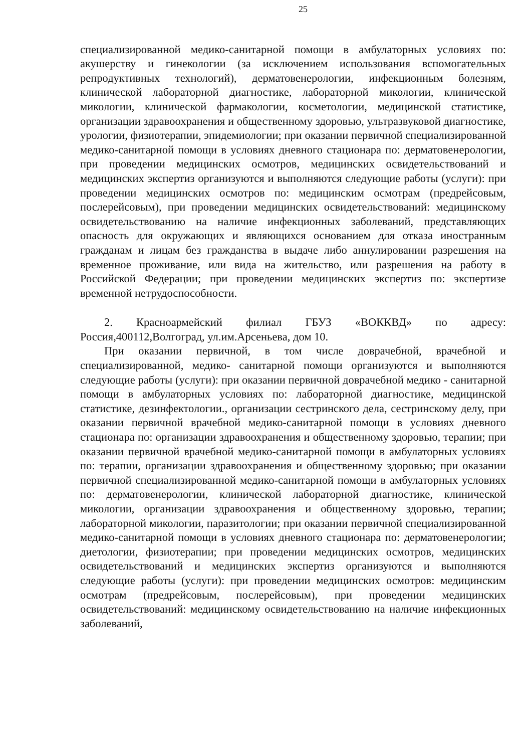25
специализированной медико-санитарной помощи в амбулаторных условиях по: акушерству и гинекологии (за исключением использования вспомогательных репродуктивных технологий), дерматовенерологии, инфекционным болезням, клинической лабораторной диагностике, лабораторной микологии, клинической микологии, клинической фармакологии, косметологии, медицинской статистике, организации здравоохранения и общественному здоровью, ультразвуковой диагностике, урологии, физиотерапии, эпидемиологии; при оказании первичной специализированной медико-санитарной помощи в условиях дневного стационара по: дерматовенерологии, при проведении медицинских осмотров, медицинских освидетельствований и медицинских экспертиз организуются и выполняются следующие работы (услуги): при проведении медицинских осмотров по: медицинским осмотрам (предрейсовым, послерейсовым), при проведении медицинских освидетельствований: медицинскому освидетельствованию на наличие инфекционных заболеваний, представляющих опасность для окружающих и являющихся основанием для отказа иностранным гражданам и лицам без гражданства в выдаче либо аннулировании разрешения на временное проживание, или вида на жительство, или разрешения на работу в Российской Федерации; при проведении медицинских экспертиз по: экспертизе временной нетрудоспособности.
2. Красноармейский филиал ГБУЗ «ВОККВД» по адресу: Россия,400112,Волгоград, ул.им.Арсеньева, дом 10.
При оказании первичной, в том числе доврачебной, врачебной и специализированной, медико- санитарной помощи организуются и выполняются следующие работы (услуги): при оказании первичной доврачебной медико - санитарной помощи в амбулаторных условиях по: лабораторной диагностике, медицинской статистике, дезинфектологии., организации сестринского дела, сестринскому делу, при оказании первичной врачебной медико-санитарной помощи в условиях дневного стационара по: организации здравоохранения и общественному здоровью, терапии; при оказании первичной врачебной медико-санитарной помощи в амбулаторных условиях по: терапии, организации здравоохранения и общественному здоровью; при оказании первичной специализированной медико-санитарной помощи в амбулаторных условиях по: дерматовенерологии, клинической лабораторной диагностике, клинической микологии, организации здравоохранения и общественному здоровью, терапии; лабораторной микологии, паразитологии; при оказании первичной специализированной медико-санитарной помощи в условиях дневного стационара по: дерматовенерологии; диетологии, физиотерапии; при проведении медицинских осмотров, медицинских освидетельствований и медицинских экспертиз организуются и выполняются следующие работы (услуги): при проведении медицинских осмотров: медицинским осмотрам (предрейсовым, послерейсовым), при проведении медицинских освидетельствований: медицинскому освидетельствованию на наличие инфекционных заболеваний,